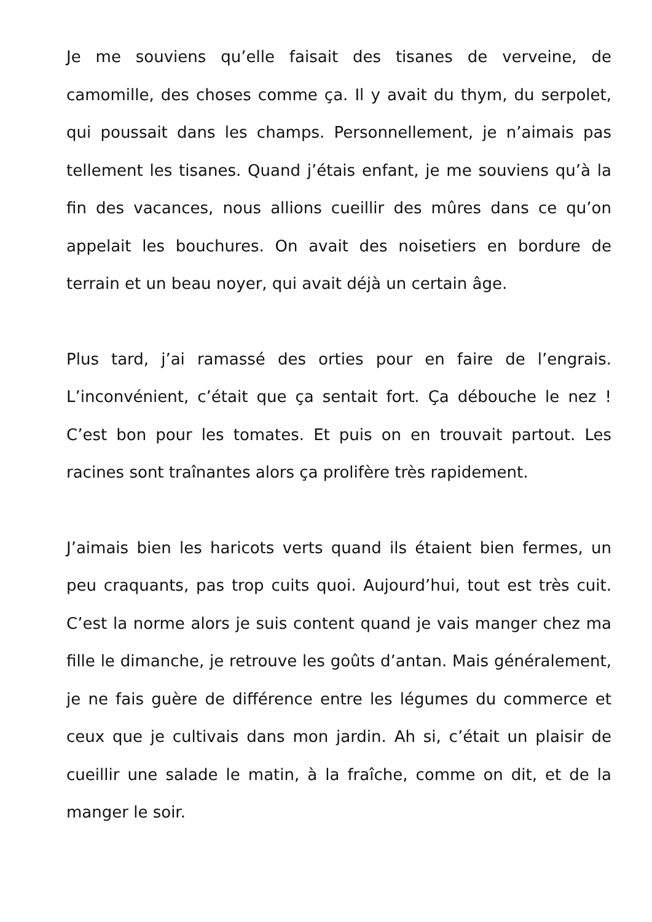Je me souviens qu’elle faisait des tisanes de verveine, de camomille, des choses comme ça. Il y avait du thym, du serpolet, qui poussait dans les champs. Personnellement, je n’aimais pas tellement les tisanes. Quand j’étais enfant, je me souviens qu’à la fin des vacances, nous allions cueillir des mûres dans ce qu’on appelait les bouchures. On avait des noisetiers en bordure de terrain et un beau noyer, qui avait déjà un certain âge.
Plus tard, j’ai ramassé des orties pour en faire de l’engrais. L’inconvénient, c’était que ça sentait fort. Ça débouche le nez ! C’est bon pour les tomates. Et puis on en trouvait partout. Les racines sont traînantes alors ça prolifère très rapidement.
J’aimais bien les haricots verts quand ils étaient bien fermes, un peu craquants, pas trop cuits quoi. Aujourd’hui, tout est très cuit. C’est la norme alors je suis content quand je vais manger chez ma fille le dimanche, je retrouve les goûts d’antan. Mais généralement, je ne fais guère de différence entre les légumes du commerce et ceux que je cultivais dans mon jardin. Ah si, c’était un plaisir de cueillir une salade le matin, à la fraîche, comme on dit, et de la manger le soir.